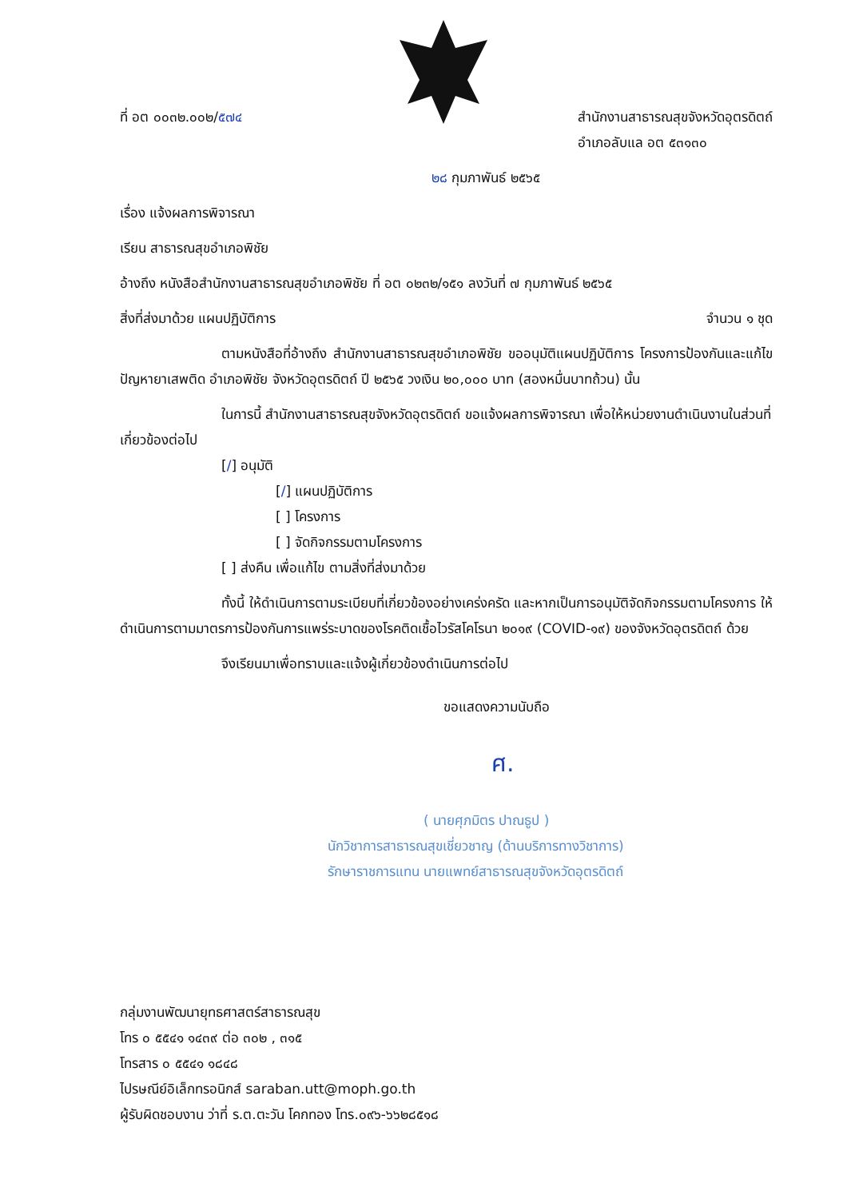ที่ อต ๐๐๓๒.๐๐๒/๕๗๔ สำนักงานสาธารณสุขจังหวัดอุตรดิตถ์
อำเภอลับแล อต ๕๓๑๓๐
๒๘ กุมภาพันธ์ ๒๕๖๕
เรื่อง แจ้งผลการพิจารณา
เรียน สาธารณสุขอำเภอพิชัย
อ้างถึง หนังสือสำนักงานสาธารณสุขอำเภอพิชัย ที่ อต ๐๒๓๒/๑๕๑ ลงวันที่ ๗ กุมภาพันธ์ ๒๕๖๕
สิ่งที่ส่งมาด้วย แผนปฏิบัติการ จำนวน ๑ ชุด
ตามหนังสือที่อ้างถึง สำนักงานสาธารณสุขอำเภอพิชัย ขออนุมัติแผนปฏิบัติการ โครงการป้องกันและแก้ไขปัญหายาเสพติด อำเภอพิชัย จังหวัดอุตรดิตถ์ ปี ๒๕๖๕ วงเงิน ๒๐,๐๐๐ บาท (สองหมื่นบาทถ้วน) นั้น
ในการนี้ สำนักงานสาธารณสุขจังหวัดอุตรดิตถ์ ขอแจ้งผลการพิจารณา เพื่อให้หน่วยงานดำเนินงานในส่วนที่เกี่ยวข้องต่อไป
[/] อนุมัติ
[/] แผนปฏิบัติการ
[ ] โครงการ
[ ] จัดกิจกรรมตามโครงการ
[ ] ส่งคืน เพื่อแก้ไข ตามสิ่งที่ส่งมาด้วย
ทั้งนี้ ให้ดำเนินการตามระเบียบที่เกี่ยวข้องอย่างเคร่งครัด และหากเป็นการอนุมัติจัดกิจกรรมตามโครงการ ให้ดำเนินการตามมาตรการป้องกันการแพร่ระบาดของโรคติดเชื้อไวรัสโคโรนา ๒๐๑๙ (COVID-๑๙) ของจังหวัดอุตรดิตถ์ ด้วย
จึงเรียนมาเพื่อทราบและแจ้งผู้เกี่ยวข้องดำเนินการต่อไป
ขอแสดงความนับถือ
ศ.
( นายศุภมิตร ปาณธูป )
นักวิชาการสาธารณสุขเชี่ยวชาญ (ด้านบริการทางวิชาการ)
รักษาราชการแทน นายแพทย์สาธารณสุขจังหวัดอุตรดิตถ์
กลุ่มงานพัฒนายุทธศาสตร์สาธารณสุข
โทร ๐ ๕๕๔๑ ๑๔๓๙ ต่อ ๓๐๒ , ๓๑๕
โทรสาร ๐ ๕๕๔๑ ๑๘๔๘
ไปรษณีย์อิเล็กทรอนิกส์ saraban.utt@moph.go.th
ผู้รับผิดชอบงาน ว่าที่ ร.ต.ตะวัน โคกทอง โทร.๐๙๖-๖๖๒๘๕๑๘